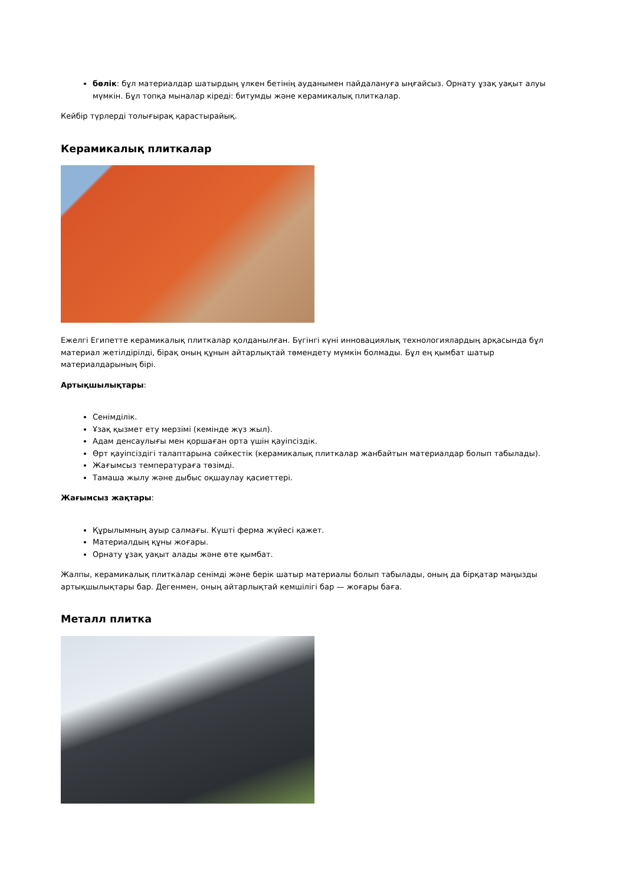бөлік: бұл материалдар шатырдың үлкен бетінің ауданымен пайдалануға ыңғайсыз. Орнату ұзақ уақыт алуы мүмкін. Бұл топқа мыналар кіреді: битумды және керамикалық плиткалар.
Кейбір түрлерді толығырақ қарастырайық.
Керамикалық плиткалар
Ежелгі Египетте керамикалық плиткалар қолданылған. Бүгінгі күні инновациялық технологиялардың арқасында бұл материал жетілдірілді, бірақ оның құнын айтарлықтай төмендету мүмкін болмады. Бұл ең қымбат шатыр материалдарының бірі.
Артықшылықтары:
Сенімділік.
Ұзақ қызмет ету мерзімі (кемінде жүз жыл).
Адам денсаулығы мен қоршаған орта үшін қауіпсіздік.
Өрт қауіпсіздігі талаптарына сәйкестік (керамикалық плиткалар жанбайтын материалдар болып табылады).
Жағымсыз температураға төзімді.
Тамаша жылу және дыбыс оқшаулау қасиеттері.
Жағымсыз жақтары:
Құрылымның ауыр салмағы. Күшті ферма жүйесі қажет.
Материалдың құны жоғары.
Орнату ұзақ уақыт алады және өте қымбат.
Жалпы, керамикалық плиткалар сенімді және берік шатыр материалы болып табылады, оның да бірқатар маңызды артықшылықтары бар. Дегенмен, оның айтарлықтай кемшілігі бар — жоғары баға.
Металл плитка